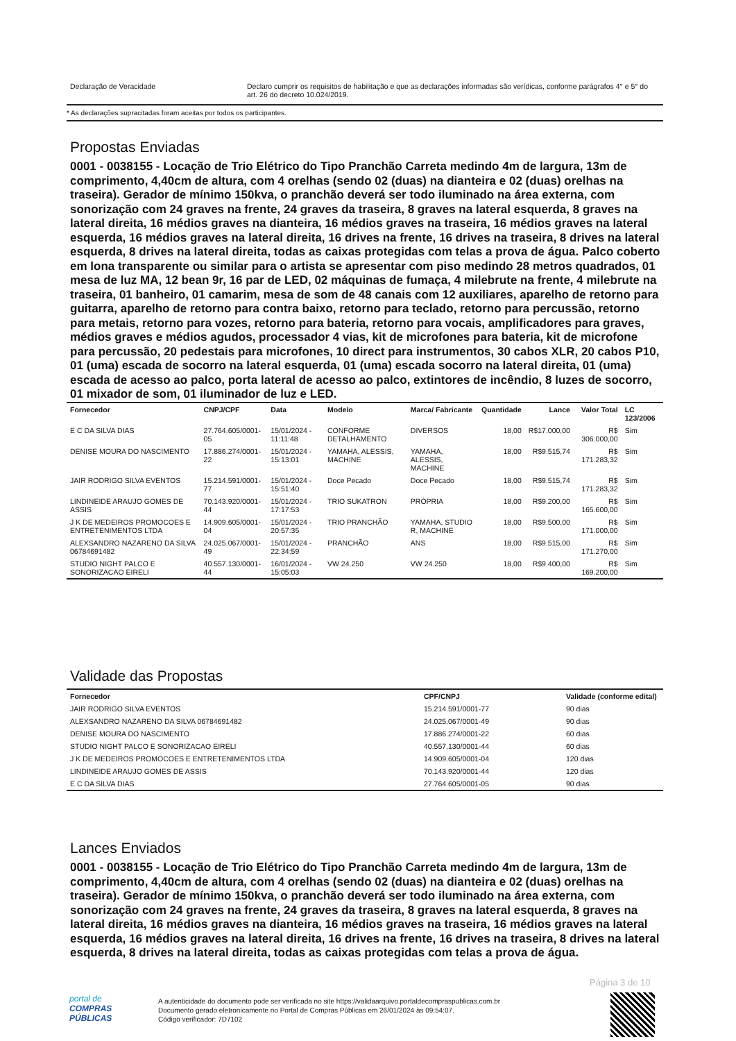| Declaração de Veracidade | Declaro cumprir os requisitos de habilitação e que as declarações informadas são verídicas, conforme parágrafos 4° e 5° do art. 26 do decreto 10.024/2019. |
* As declarações supracitadas foram aceitas por todos os participantes.
Propostas Enviadas
0001 - 0038155 - Locação de Trio Elétrico do Tipo Pranchão Carreta medindo 4m de largura, 13m de comprimento, 4,40cm de altura, com 4 orelhas (sendo 02 (duas) na dianteira e 02 (duas) orelhas na traseira). Gerador de mínimo 150kva, o pranchão deverá ser todo iluminado na área externa, com sonorização com 24 graves na frente, 24 graves da traseira, 8 graves na lateral esquerda, 8 graves na lateral direita, 16 médios graves na dianteira, 16 médios graves na traseira, 16 médios graves na lateral esquerda, 16 médios graves na lateral direita, 16 drives na frente, 16 drives na traseira, 8 drives na lateral esquerda, 8 drives na lateral direita, todas as caixas protegidas com telas a prova de água. Palco coberto em lona transparente ou similar para o artista se apresentar com piso medindo 28 metros quadrados, 01 mesa de luz MA, 12 bean 9r, 16 par de LED, 02 máquinas de fumaça, 4 milebrute na frente, 4 milebrute na traseira, 01 banheiro, 01 camarim, mesa de som de 48 canais com 12 auxiliares, aparelho de retorno para guitarra, aparelho de retorno para contra baixo, retorno para teclado, retorno para percussão, retorno para metais, retorno para vozes, retorno para bateria, retorno para vocais, amplificadores para graves, médios graves e médios agudos, processador 4 vias, kit de microfones para bateria, kit de microfone para percussão, 20 pedestais para microfones, 10 direct para instrumentos, 30 cabos XLR, 20 cabos P10, 01 (uma) escada de socorro na lateral esquerda, 01 (uma) escada socorro na lateral direita, 01 (uma) escada de acesso ao palco, porta lateral de acesso ao palco, extintores de incêndio, 8 luzes de socorro, 01 mixador de som, 01 iluminador de luz e LED.
| Fornecedor | CNPJ/CPF | Data | Modelo | Marca/ Fabricante | Quantidade | Lance | Valor Total | LC 123/2006 |
| --- | --- | --- | --- | --- | --- | --- | --- | --- |
| E C DA SILVA DIAS | 27.764.605/0001-05 | 15/01/2024 - 11:11:48 | CONFORME DETALHAMENTO | DIVERSOS | 18,00 | R$17.000,00 | R$ 306.000,00 | Sim |
| DENISE MOURA DO NASCIMENTO | 17.886.274/0001-22 | 15/01/2024 - 15:13:01 | YAMAHA, ALESSIS, MACHINE | YAMAHA, ALESSIS, MACHINE | 18,00 | R$9.515,74 | R$ 171.283,32 | Sim |
| JAIR RODRIGO SILVA EVENTOS | 15.214.591/0001-77 | 15/01/2024 - 15:51:40 | Doce Pecado | Doce Pecado | 18,00 | R$9.515,74 | R$ 171.283,32 | Sim |
| LINDINEIDE ARAUJO GOMES DE ASSIS | 70.143.920/0001-44 | 15/01/2024 - 17:17:53 | TRIO SUKATRON | PRÓPRIA | 18,00 | R$9.200,00 | R$ 165.600,00 | Sim |
| J K DE MEDEIROS PROMOCOES E ENTRETENIMENTOS LTDA | 14.909.605/0001-04 | 15/01/2024 - 20:57:35 | TRIO PRANCHÃO | YAMAHA, STUDIO R, MACHINE | 18,00 | R$9.500,00 | R$ 171.000,00 | Sim |
| ALEXSANDRO NAZARENO DA SILVA 06784691482 | 24.025.067/0001-49 | 15/01/2024 - 22:34:59 | PRANCHÃO | ANS | 18,00 | R$9.515,00 | R$ 171.270,00 | Sim |
| STUDIO NIGHT PALCO E SONORIZACAO EIRELI | 40.557.130/0001-44 | 16/01/2024 - 15:05:03 | VW 24.250 | VW 24.250 | 18,00 | R$9.400,00 | R$ 169.200,00 | Sim |
Validade das Propostas
| Fornecedor | CPF/CNPJ | Validade (conforme edital) |
| --- | --- | --- |
| JAIR RODRIGO SILVA EVENTOS | 15.214.591/0001-77 | 90 dias |
| ALEXSANDRO NAZARENO DA SILVA 06784691482 | 24.025.067/0001-49 | 90 dias |
| DENISE MOURA DO NASCIMENTO | 17.886.274/0001-22 | 60 dias |
| STUDIO NIGHT PALCO E SONORIZACAO EIRELI | 40.557.130/0001-44 | 60 dias |
| J K DE MEDEIROS PROMOCOES E ENTRETENIMENTOS LTDA | 14.909.605/0001-04 | 120 dias |
| LINDINEIDE ARAUJO GOMES DE ASSIS | 70.143.920/0001-44 | 120 dias |
| E C DA SILVA DIAS | 27.764.605/0001-05 | 90 dias |
Lances Enviados
0001 - 0038155 - Locação de Trio Elétrico do Tipo Pranchão Carreta medindo 4m de largura, 13m de comprimento, 4,40cm de altura, com 4 orelhas (sendo 02 (duas) na dianteira e 02 (duas) orelhas na traseira). Gerador de mínimo 150kva, o pranchão deverá ser todo iluminado na área externa, com sonorização com 24 graves na frente, 24 graves da traseira, 8 graves na lateral esquerda, 8 graves na lateral direita, 16 médios graves na dianteira, 16 médios graves na traseira, 16 médios graves na lateral esquerda, 16 médios graves na lateral direita, 16 drives na frente, 16 drives na traseira, 8 drives na lateral esquerda, 8 drives na lateral direita, todas as caixas protegidas com telas a prova de água.
Página 3 de 10
portal de
COMPRAS
PÚBLICAS
A autenticidade do documento pode ser verificada no site https://validaarquivo.portaldecompraspublicas.com.br
Documento gerado eletronicamente no Portal de Compras Públicas em 26/01/2024 às 09:54:07.
Código verificador: 7D7102